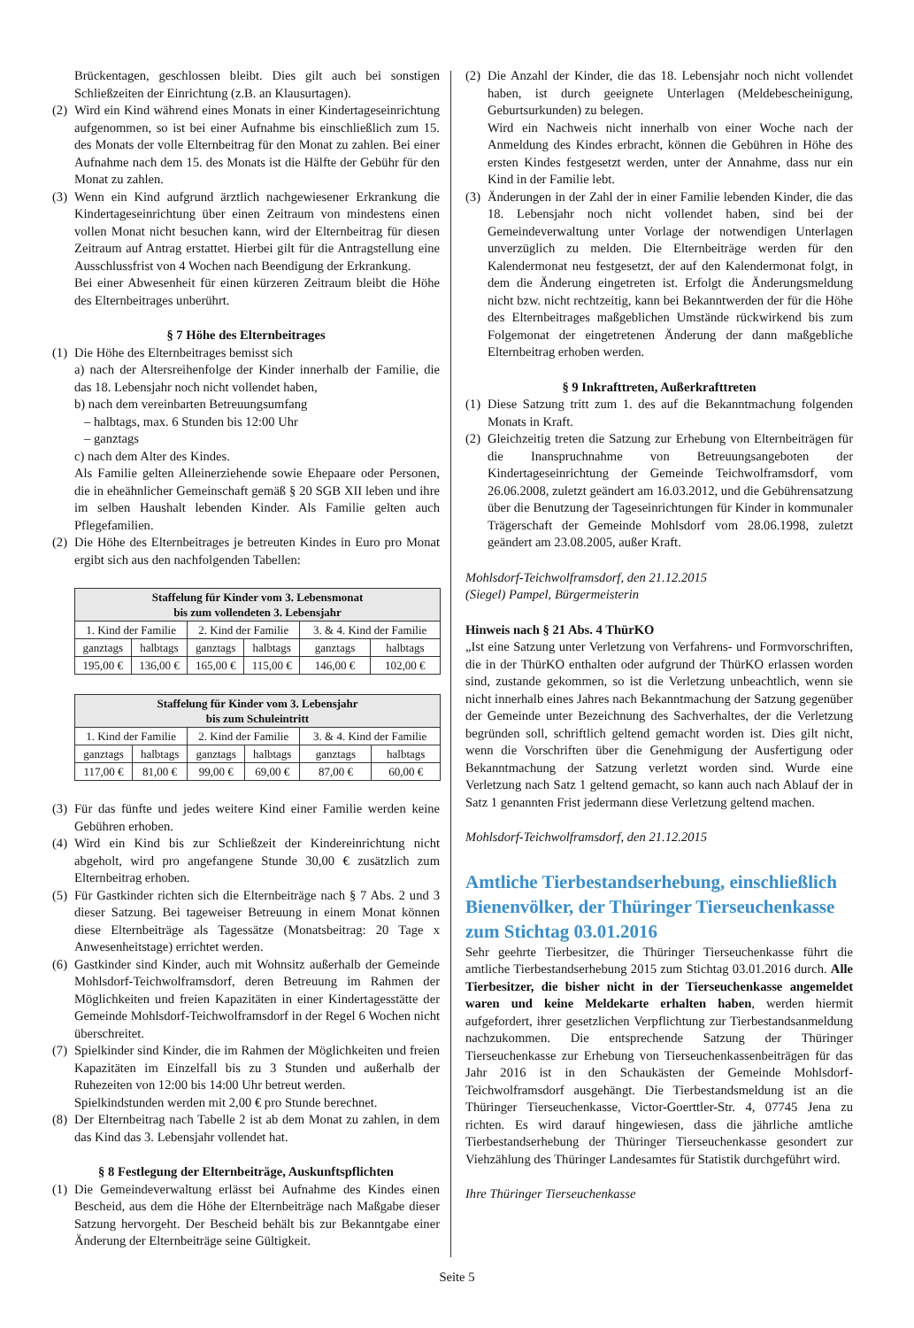Brückentagen, geschlossen bleibt. Dies gilt auch bei sonstigen Schließzeiten der Einrichtung (z.B. an Klausurtagen).
(2) Wird ein Kind während eines Monats in einer Kindertageseinrichtung aufgenommen, so ist bei einer Aufnahme bis einschließlich zum 15. des Monats der volle Elternbeitrag für den Monat zu zahlen. Bei einer Aufnahme nach dem 15. des Monats ist die Hälfte der Gebühr für den Monat zu zahlen.
(3) Wenn ein Kind aufgrund ärztlich nachgewiesener Erkrankung die Kindertageseinrichtung über einen Zeitraum von mindestens einen vollen Monat nicht besuchen kann, wird der Elternbeitrag für diesen Zeitraum auf Antrag erstattet. Hierbei gilt für die Antragstellung eine Ausschlussfrist von 4 Wochen nach Beendigung der Erkrankung.
Bei einer Abwesenheit für einen kürzeren Zeitraum bleibt die Höhe des Elternbeitrages unberührt.
§ 7 Höhe des Elternbeitrages
(1) Die Höhe des Elternbeitrages bemisst sich
a) nach der Altersreihenfolge der Kinder innerhalb der Familie, die das 18. Lebensjahr noch nicht vollendet haben,
b) nach dem vereinbarten Betreuungsumfang
– halbtags, max. 6 Stunden bis 12:00 Uhr
– ganztags
c) nach dem Alter des Kindes.
Als Familie gelten Alleinerziehende sowie Ehepaare oder Personen, die in eheähnlicher Gemeinschaft gemäß § 20 SGB XII leben und ihre im selben Haushalt lebenden Kinder. Als Familie gelten auch Pflegefamilien.
(2) Die Höhe des Elternbeitrages je betreuten Kindes in Euro pro Monat ergibt sich aus den nachfolgenden Tabellen:
| Staffelung für Kinder vom 3. Lebensmonat bis zum vollendeten 3. Lebensjahr | | | | | |
| --- | --- | --- | --- | --- | --- |
| 1. Kind der Familie | | 2. Kind der Familie | | 3. & 4. Kind der Familie | |
| ganztags | halbtags | ganztags | halbtags | ganztags | halbtags |
| 195,00 € | 136,00 € | 165,00 € | 115,00 € | 146,00 € | 102,00 € |
| Staffelung für Kinder vom 3. Lebensjahr bis zum Schuleintritt | | | | | |
| --- | --- | --- | --- | --- | --- |
| 1. Kind der Familie | | 2. Kind der Familie | | 3. & 4. Kind der Familie | |
| ganztags | halbtags | ganztags | halbtags | ganztags | halbtags |
| 117,00 € | 81,00 € | 99,00 € | 69,00 € | 87,00 € | 60,00 € |
(3) Für das fünfte und jedes weitere Kind einer Familie werden keine Gebühren erhoben.
(4) Wird ein Kind bis zur Schließzeit der Kindereinrichtung nicht abgeholt, wird pro angefangene Stunde 30,00 € zusätzlich zum Elternbeitrag erhoben.
(5) Für Gastkinder richten sich die Elternbeiträge nach § 7 Abs. 2 und 3 dieser Satzung. Bei tageweiser Betreuung in einem Monat können diese Elternbeiträge als Tagessätze (Monatsbeitrag: 20 Tage x Anwesenheitstage) errichtet werden.
(6) Gastkinder sind Kinder, auch mit Wohnsitz außerhalb der Gemeinde Mohlsdorf-Teichwolframsdorf, deren Betreuung im Rahmen der Möglichkeiten und freien Kapazitäten in einer Kindertagesstätte der Gemeinde Mohlsdorf-Teichwolframsdorf in der Regel 6 Wochen nicht überschreitet.
(7) Spielkinder sind Kinder, die im Rahmen der Möglichkeiten und freien Kapazitäten im Einzelfall bis zu 3 Stunden und außerhalb der Ruhezeiten von 12:00 bis 14:00 Uhr betreut werden.
Spielkindstunden werden mit 2,00 € pro Stunde berechnet.
(8) Der Elternbeitrag nach Tabelle 2 ist ab dem Monat zu zahlen, in dem das Kind das 3. Lebensjahr vollendet hat.
§ 8 Festlegung der Elternbeiträge, Auskunftspflichten
(1) Die Gemeindeverwaltung erlässt bei Aufnahme des Kindes einen Bescheid, aus dem die Höhe der Elternbeiträge nach Maßgabe dieser Satzung hervorgeht. Der Bescheid behält bis zur Bekanntgabe einer Änderung der Elternbeiträge seine Gültigkeit.
(2) Die Anzahl der Kinder, die das 18. Lebensjahr noch nicht vollendet haben, ist durch geeignete Unterlagen (Meldebescheinigung, Geburtsurkunden) zu belegen.
Wird ein Nachweis nicht innerhalb von einer Woche nach der Anmeldung des Kindes erbracht, können die Gebühren in Höhe des ersten Kindes festgesetzt werden, unter der Annahme, dass nur ein Kind in der Familie lebt.
(3) Änderungen in der Zahl der in einer Familie lebenden Kinder, die das 18. Lebensjahr noch nicht vollendet haben, sind bei der Gemeindeverwaltung unter Vorlage der notwendigen Unterlagen unverzüglich zu melden. Die Elternbeiträge werden für den Kalendermonat neu festgesetzt, der auf den Kalendermonat folgt, in dem die Änderung eingetreten ist. Erfolgt die Änderungsmeldung nicht bzw. nicht rechtzeitig, kann bei Bekanntwerden der für die Höhe des Elternbeitrages maßgeblichen Umstände rückwirkend bis zum Folgemonat der eingetretenen Änderung der dann maßgebliche Elternbeitrag erhoben werden.
§ 9 Inkrafttreten, Außerkrafttreten
(1) Diese Satzung tritt zum 1. des auf die Bekanntmachung folgenden Monats in Kraft.
(2) Gleichzeitig treten die Satzung zur Erhebung von Elternbeiträgen für die Inanspruchnahme von Betreuungsangeboten der Kindertageseinrichtung der Gemeinde Teichwolframsdorf, vom 26.06.2008, zuletzt geändert am 16.03.2012, und die Gebührensatzung über die Benutzung der Tageseinrichtungen für Kinder in kommunaler Trägerschaft der Gemeinde Mohlsdorf vom 28.06.1998, zuletzt geändert am 23.08.2005, außer Kraft.
Mohlsdorf-Teichwolframsdorf, den 21.12.2015
(Siegel) Pampel, Bürgermeisterin
Hinweis nach § 21 Abs. 4 ThürKO
„Ist eine Satzung unter Verletzung von Verfahrens- und Formvorschriften, die in der ThürKO enthalten oder aufgrund der ThürKO erlassen worden sind, zustande gekommen, so ist die Verletzung unbeachtlich, wenn sie nicht innerhalb eines Jahres nach Bekanntmachung der Satzung gegenüber der Gemeinde unter Bezeichnung des Sachverhaltes, der die Verletzung begründen soll, schriftlich geltend gemacht worden ist. Dies gilt nicht, wenn die Vorschriften über die Genehmigung der Ausfertigung oder Bekanntmachung der Satzung verletzt worden sind. Wurde eine Verletzung nach Satz 1 geltend gemacht, so kann auch nach Ablauf der in Satz 1 genannten Frist jedermann diese Verletzung geltend machen.
Mohlsdorf-Teichwolframsdorf, den 21.12.2015
Amtliche Tierbestandserhebung, einschließlich Bienenvölker, der Thüringer Tierseuchenkasse zum Stichtag 03.01.2016
Sehr geehrte Tierbesitzer, die Thüringer Tierseuchenkasse führt die amtliche Tierbestandserhebung 2015 zum Stichtag 03.01.2016 durch. Alle Tierbesitzer, die bisher nicht in der Tierseuchenkasse angemeldet waren und keine Meldekarte erhalten haben, werden hiermit aufgefordert, ihrer gesetzlichen Verpflichtung zur Tierbestandsanmeldung nachzukommen. Die entsprechende Satzung der Thüringer Tierseuchenkasse zur Erhebung von Tierseuchenkassenbeiträgen für das Jahr 2016 ist in den Schaukästen der Gemeinde Mohlsdorf-Teichwolframsdorf ausgehängt. Die Tierbestandsmeldung ist an die Thüringer Tierseuchenkasse, Victor-Goerttler-Str. 4, 07745 Jena zu richten. Es wird darauf hingewiesen, dass die jährliche amtliche Tierbestandserhebung der Thüringer Tierseuchenkasse gesondert zur Viehzählung des Thüringer Landesamtes für Statistik durchgeführt wird.
Ihre Thüringer Tierseuchenkasse
Seite 5